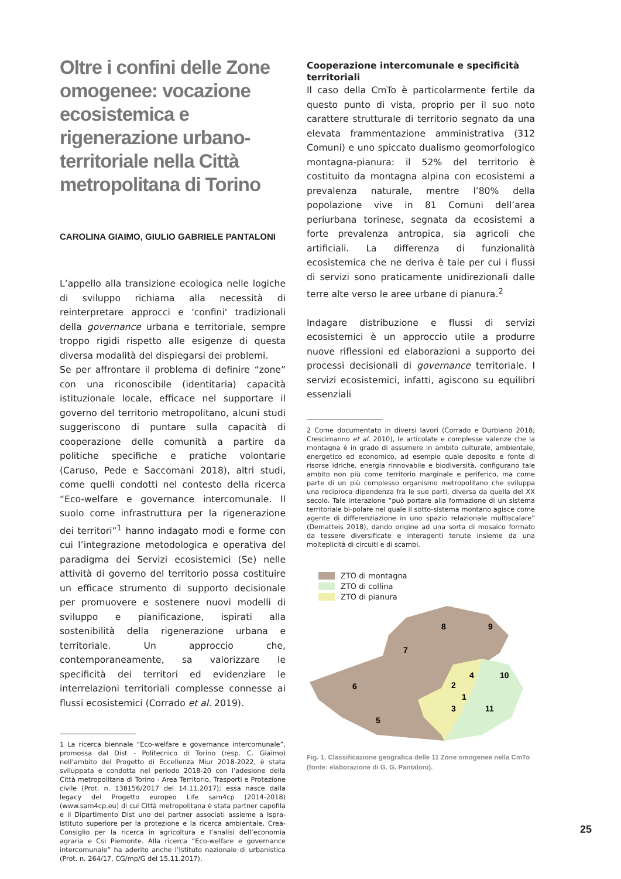Oltre i confini delle Zone omogenee: vocazione ecosistemica e rigenerazione urbano-territoriale nella Città metropolitana di Torino
CAROLINA GIAIMO, GIULIO GABRIELE PANTALONI
L’appello alla transizione ecologica nelle logiche di sviluppo richiama alla necessità di reinterpretare approcci e 'confini' tradizionali della governance urbana e territoriale, sempre troppo rigidi rispetto alle esigenze di questa diversa modalità del dispiegarsi dei problemi.
Se per affrontare il problema di definire “zone” con una riconoscibile (identitaria) capacità istituzionale locale, efficace nel supportare il governo del territorio metropolitano, alcuni studi suggeriscono di puntare sulla capacità di cooperazione delle comunità a partire da politiche specifiche e pratiche volontarie (Caruso, Pede e Saccomani 2018), altri studi, come quelli condotti nel contesto della ricerca “Eco-welfare e governance intercomunale. Il suolo come infrastruttura per la rigenerazione dei territori”<sup>1</sup> hanno indagato modi e forme con cui l’integrazione metodologica e operativa del paradigma dei Servizi ecosistemici (Se) nelle attività di governo del territorio possa costituire un efficace strumento di supporto decisionale per promuovere e sostenere nuovi modelli di sviluppo e pianificazione, ispirati alla sostenibilità della rigenerazione urbana e territoriale. Un approccio che, contemporaneamente, sa valorizzare le specificità dei territori ed evidenziare le interrelazioni territoriali complesse connesse ai flussi ecosistemici (Corrado et al. 2019).
1 La ricerca biennale “Eco-welfare e governance intercomunale”, promossa dal Dist - Politecnico di Torino (resp. C. Giaimo) nell’ambito del Progetto di Eccellenza Miur 2018-2022, è stata sviluppata e condotta nel periodo 2018-20 con l’adesione della Città metropolitana di Torino - Area Territorio, Trasporti e Protezione civile (Prot. n. 138156/2017 del 14.11.2017); essa nasce dalla legacy del Progetto europeo Life sam4cp (2014-2018) (www.sam4cp.eu) di cui Città metropolitana è stata partner capofila e il Dipartimento Dist uno dei partner associati assieme a Ispra-Istituto superiore per la protezione e la ricerca ambientale, Crea-Consiglio per la ricerca in agricoltura e l’analisi dell’economia agraria e Csi Piemonte. Alla ricerca “Eco-welfare e governance intercomunale” ha aderito anche l’Istituto nazionale di urbanistica (Prot. n. 264/17, CG/mp/G del 15.11.2017).
Cooperazione intercomunale e specificità territoriali
Il caso della CmTo è particolarmente fertile da questo punto di vista, proprio per il suo noto carattere strutturale di territorio segnato da una elevata frammentazione amministrativa (312 Comuni) e uno spiccato dualismo geomorfologico montagna-pianura: il 52% del territorio è costituito da montagna alpina con ecosistemi a prevalenza naturale, mentre l’80% della popolazione vive in 81 Comuni dell’area periurbana torinese, segnata da ecosistemi a forte prevalenza antropica, sia agricoli che artificiali. La differenza di funzionalità ecosistemica che ne deriva è tale per cui i flussi di servizi sono praticamente unidirezionali dalle terre alte verso le aree urbane di pianura.<sup>2</sup>
Indagare distribuzione e flussi di servizi ecosistemici è un approccio utile a produrre nuove riflessioni ed elaborazioni a supporto dei processi decisionali di governance territoriale. I servizi ecosistemici, infatti, agiscono su equilibri essenziali
2 Come documentato in diversi lavori (Corrado e Durbiano 2018; Crescimanno et al. 2010), le articolate e complesse valenze che la montagna è in grado di assumere in ambito culturale, ambientale, energetico ed economico, ad esempio quale deposito e fonte di risorse idriche, energia rinnovabile e biodiversità, configurano tale ambito non più come territorio marginale e periferico, ma come parte di un più complesso organismo metropolitano che sviluppa una reciproca dipendenza fra le sue parti, diversa da quella del XX secolo. Tale interazione “può portare alla formazione di un sistema territoriale bi-polare nel quale il sotto-sistema montano agisce come agente di differenziazione in uno spazio relazionale multiscalare” (Dematteis 2018), dando origine ad una sorta di mosaico formato da tessere diversificate e interagenti tenute insieme da una molteplicità di circuiti e di scambi.
ZTO di montagna
ZTO di collina
ZTO di pianura
8
9
7
4
10
2
6
1
3
11
5
Fig. 1. Classificazione geografica delle 11 Zone omogenee nella CmTo (fonte: elaborazione di G. G. Pantaloni).
25